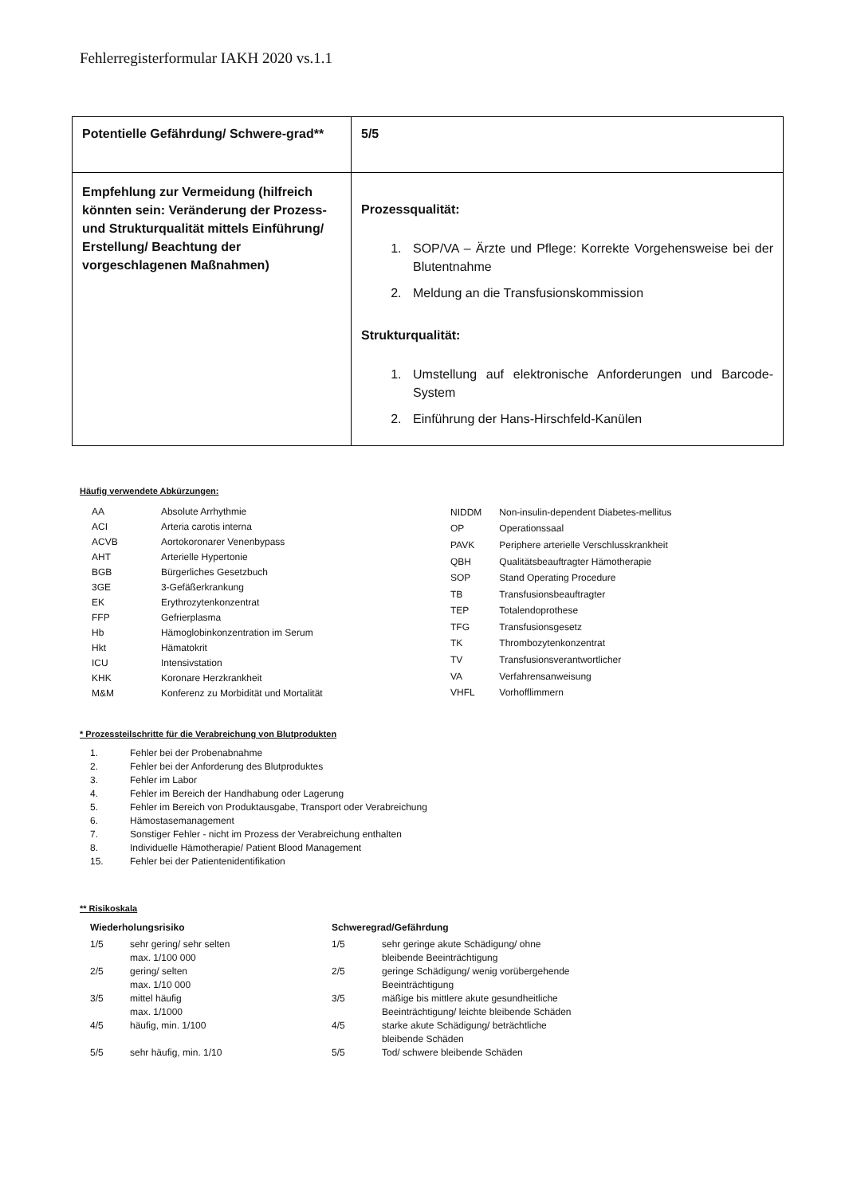Fehlerregisterformular IAKH 2020 vs.1.1
| Potentielle Gefährdung/ Schwere-grad** | 5/5 |
| Empfehlung zur Vermeidung (hilfreich könnten sein: Veränderung der Prozess- und Strukturqualität mittels Einführung/ Erstellung/ Beachtung der vorgeschlagenen Maßnahmen) | Prozessqualität: 1. SOP/VA – Ärzte und Pflege: Korrekte Vorgehensweise bei der Blutentnahme 2. Meldung an die Transfusionskommission Strukturqualität: 1. Umstellung auf elektronische Anforderungen und Barcode-System 2. Einführung der Hans-Hirschfeld-Kanülen |
Häufig verwendete Abkürzungen:
| AA | Absolute Arrhythmie |
| ACI | Arteria carotis interna |
| ACVB | Aortokoronarer Venenbypass |
| AHT | Arterielle Hypertonie |
| BGB | Bürgerliches Gesetzbuch |
| 3GE | 3-Gefäßerkrankung |
| EK | Erythrozytenkonzentrat |
| FFP | Gefrierplasma |
| Hb | Hämoglobinkonzentration im Serum |
| Hkt | Hämatokrit |
| ICU | Intensivstation |
| KHK | Koronare Herzkrankheit |
| M&M | Konferenz zu Morbidität und Mortalität |
| NIDDM | Non-insulin-dependent Diabetes-mellitus |
| OP | Operationssaal |
| PAVK | Periphere arterielle Verschlusskrankheit |
| QBH | Qualitätsbeauftragter Hämotherapie |
| SOP | Stand Operating Procedure |
| TB | Transfusionsbeauftragter |
| TEP | Totalendoprothese |
| TFG | Transfusionsgesetz |
| TK | Thrombozytenkonzentrat |
| TV | Transfusionsverantwortlicher |
| VA | Verfahrensanweisung |
| VHFL | Vorhofflimmern |
* Prozessteilschritte für die Verabreichung von Blutprodukten
| 1. | Fehler bei der Probenabnahme |
| 2. | Fehler bei der Anforderung des Blutproduktes |
| 3. | Fehler im Labor |
| 4. | Fehler im Bereich der Handhabung oder Lagerung |
| 5. | Fehler im Bereich von Produktausgabe, Transport oder Verabreichung |
| 6. | Hämostasemanagement |
| 7. | Sonstiger Fehler - nicht im Prozess der Verabreichung enthalten |
| 8. | Individuelle Hämotherapie/ Patient Blood Management |
| 15. | Fehler bei der Patientenidentifikation |
** Risikoskala
| Wiederholungsrisiko | | Schweregrad/Gefährdung | |
| 1/5 | sehr gering/ sehr selten max. 1/100 000 | 1/5 | sehr geringe akute Schädigung/ ohne bleibende Beeinträchtigung |
| 2/5 | gering/ selten max. 1/10 000 | 2/5 | geringe Schädigung/ wenig vorübergehende Beeinträchtigung |
| 3/5 | mittel häufig max. 1/1000 | 3/5 | mäßige bis mittlere akute gesundheitliche Beeinträchtigung/ leichte bleibende Schäden |
| 4/5 | häufig, min. 1/100 | 4/5 | starke akute Schädigung/ beträchtliche bleibende Schäden |
| 5/5 | sehr häufig, min. 1/10 | 5/5 | Tod/ schwere bleibende Schäden |